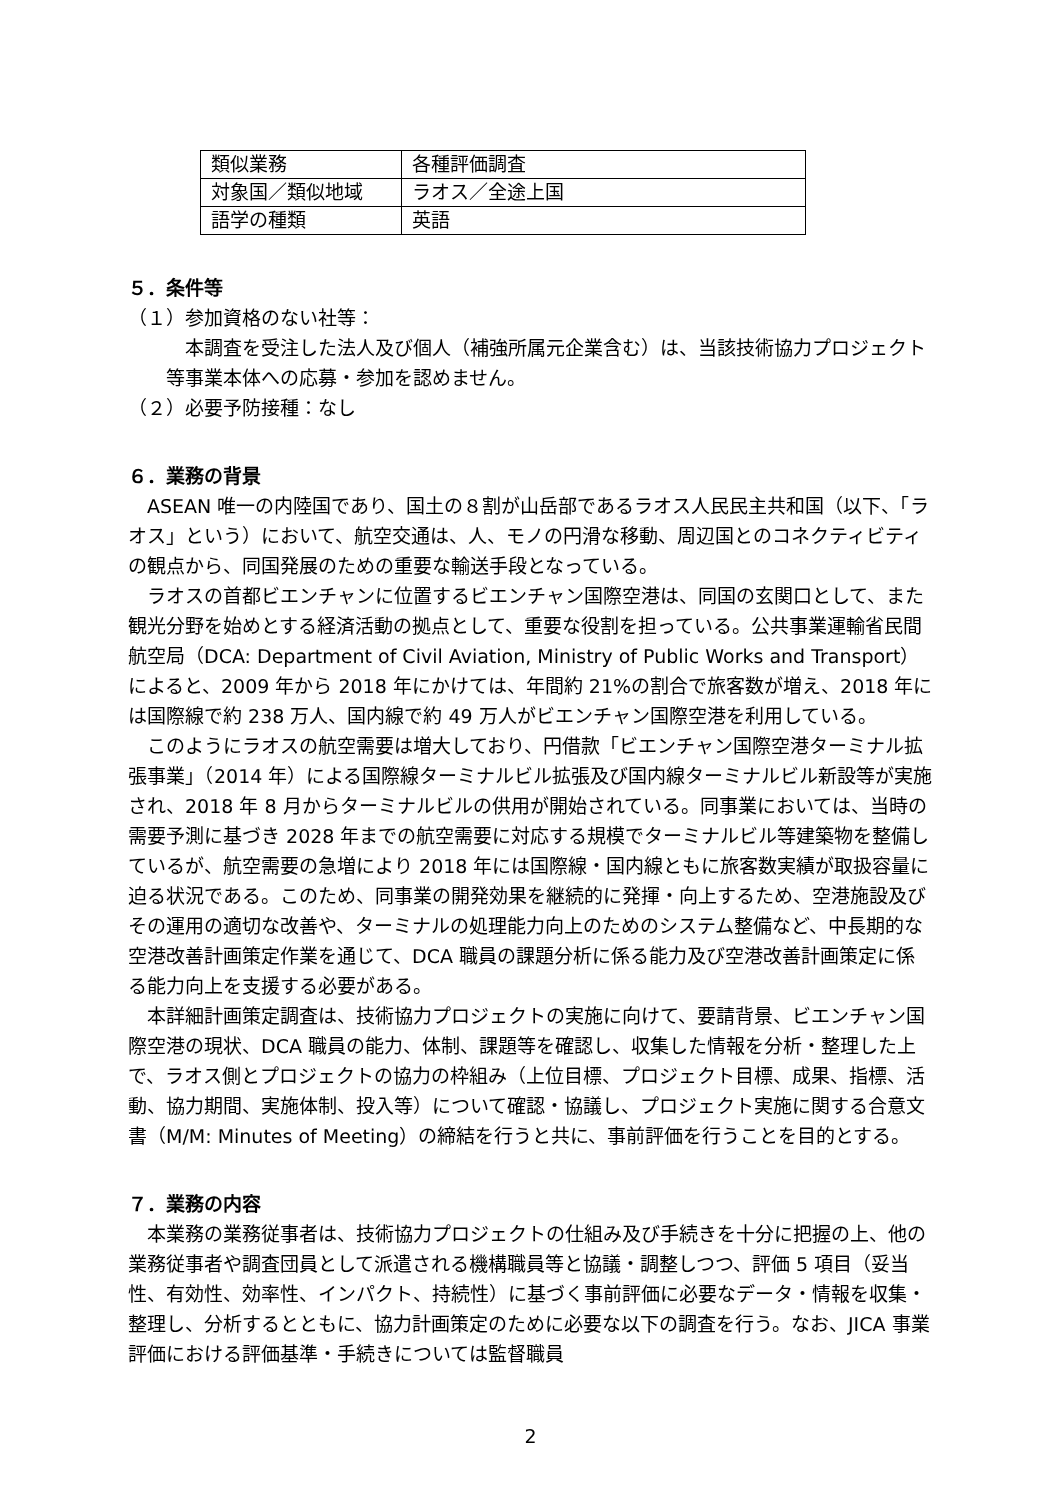| 類似業務 | 各種評価調査 |
| 対象国／類似地域 | ラオス／全途上国 |
| 語学の種類 | 英語 |
５．条件等
（１）参加資格のない社等：
本調査を受注した法人及び個人（補強所属元企業含む）は、当該技術協力プロジェクト等事業本体への応募・参加を認めません。
（２）必要予防接種：なし
６．業務の背景
ASEAN 唯一の内陸国であり、国土の８割が山岳部であるラオス人民民主共和国（以下、「ラオス」という）において、航空交通は、人、モノの円滑な移動、周辺国とのコネクティビティの観点から、同国発展のための重要な輸送手段となっている。
ラオスの首都ビエンチャンに位置するビエンチャン国際空港は、同国の玄関口として、また観光分野を始めとする経済活動の拠点として、重要な役割を担っている。公共事業運輸省民間航空局（DCA: Department of Civil Aviation, Ministry of Public Works and Transport）によると、2009 年から 2018 年にかけては、年間約 21%の割合で旅客数が増え、2018 年には国際線で約 238 万人、国内線で約 49 万人がビエンチャン国際空港を利用している。
このようにラオスの航空需要は増大しており、円借款「ビエンチャン国際空港ターミナル拡張事業」（2014 年）による国際線ターミナルビル拡張及び国内線ターミナルビル新設等が実施され、2018 年 8 月からターミナルビルの供用が開始されている。同事業においては、当時の需要予測に基づき 2028 年までの航空需要に対応する規模でターミナルビル等建築物を整備しているが、航空需要の急増により 2018 年には国際線・国内線ともに旅客数実績が取扱容量に迫る状況である。このため、同事業の開発効果を継続的に発揮・向上するため、空港施設及びその運用の適切な改善や、ターミナルの処理能力向上のためのシステム整備など、中長期的な空港改善計画策定作業を通じて、DCA 職員の課題分析に係る能力及び空港改善計画策定に係る能力向上を支援する必要がある。
本詳細計画策定調査は、技術協力プロジェクトの実施に向けて、要請背景、ビエンチャン国際空港の現状、DCA 職員の能力、体制、課題等を確認し、収集した情報を分析・整理した上で、ラオス側とプロジェクトの協力の枠組み（上位目標、プロジェクト目標、成果、指標、活動、協力期間、実施体制、投入等）について確認・協議し、プロジェクト実施に関する合意文書（M/M: Minutes of Meeting）の締結を行うと共に、事前評価を行うことを目的とする。
７．業務の内容
本業務の業務従事者は、技術協力プロジェクトの仕組み及び手続きを十分に把握の上、他の業務従事者や調査団員として派遣される機構職員等と協議・調整しつつ、評価 5 項目（妥当性、有効性、効率性、インパクト、持続性）に基づく事前評価に必要なデータ・情報を収集・整理し、分析するとともに、協力計画策定のために必要な以下の調査を行う。なお、JICA 事業評価における評価基準・手続きについては監督職員
2